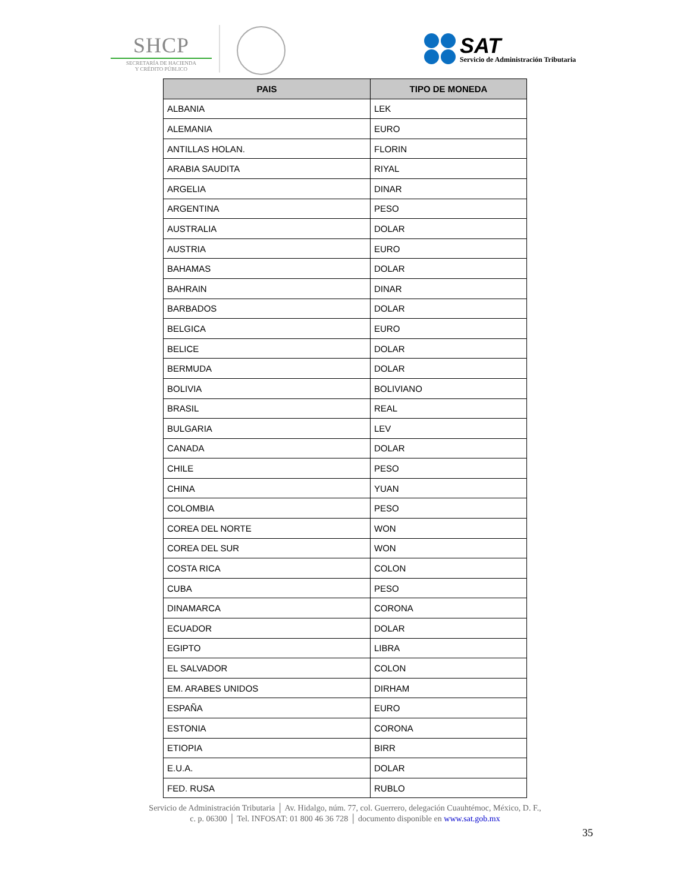SHCP
SECRETARÍA DE HACIENDA
Y CRÉDITO PÚBLICO
SAT
Servicio de Administración Tributaria
| PAIS | TIPO DE MONEDA |
| --- | --- |
| ALBANIA | LEK |
| ALEMANIA | EURO |
| ANTILLAS HOLAN. | FLORIN |
| ARABIA SAUDITA | RIYAL |
| ARGELIA | DINAR |
| ARGENTINA | PESO |
| AUSTRALIA | DOLAR |
| AUSTRIA | EURO |
| BAHAMAS | DOLAR |
| BAHRAIN | DINAR |
| BARBADOS | DOLAR |
| BELGICA | EURO |
| BELICE | DOLAR |
| BERMUDA | DOLAR |
| BOLIVIA | BOLIVIANO |
| BRASIL | REAL |
| BULGARIA | LEV |
| CANADA | DOLAR |
| CHILE | PESO |
| CHINA | YUAN |
| COLOMBIA | PESO |
| COREA DEL NORTE | WON |
| COREA DEL SUR | WON |
| COSTA RICA | COLON |
| CUBA | PESO |
| DINAMARCA | CORONA |
| ECUADOR | DOLAR |
| EGIPTO | LIBRA |
| EL SALVADOR | COLON |
| EM. ARABES UNIDOS | DIRHAM |
| ESPAÑA | EURO |
| ESTONIA | CORONA |
| ETIOPIA | BIRR |
| E.U.A. | DOLAR |
| FED. RUSA | RUBLO |
Servicio de Administración Tributaria │ Av. Hidalgo, núm. 77, col. Guerrero, delegación Cuauhtémoc, México, D. F.,
c. p. 06300 │ Tel. INFOSAT: 01 800 46 36 728 │ documento disponible en www.sat.gob.mx
35